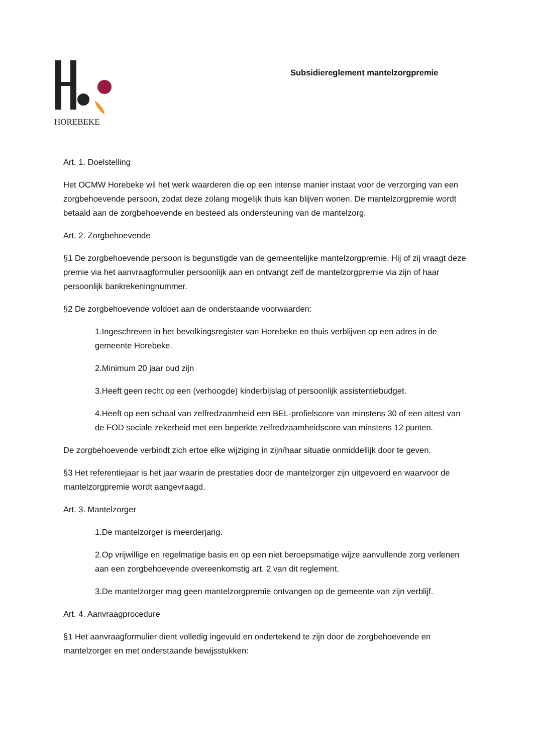HOREBEKE
Subsidiereglement mantelzorgpremie
Art. 1. Doelstelling
Het OCMW Horebeke wil het werk waarderen die op een intense manier instaat voor de verzorging van een zorgbehoevende persoon, zodat deze zolang mogelijk thuis kan blijven wonen. De mantelzorgpremie wordt betaald aan de zorgbehoevende en besteed als ondersteuning van de mantelzorg.
Art. 2. Zorgbehoevende
§1 De zorgbehoevende persoon is begunstigde van de gemeentelijke mantelzorgpremie. Hij of zij vraagt deze premie via het aanvraagformulier persoonlijk aan en ontvangt zelf de mantelzorgpremie via zijn of haar persoonlijk bankrekeningnummer.
§2 De zorgbehoevende voldoet aan de onderstaande voorwaarden:
1.Ingeschreven in het bevolkingsregister van Horebeke en thuis verblijven op een adres in de gemeente Horebeke.
2.Minimum 20 jaar oud zijn
3.Heeft geen recht op een (verhoogde) kinderbijslag of persoonlijk assistentiebudget.
4.Heeft op een schaal van zelfredzaamheid een BEL-profielscore van minstens 30 of een attest van de FOD sociale zekerheid met een beperkte zelfredzaamheidscore van minstens 12 punten.
De zorgbehoevende verbindt zich ertoe elke wijziging in zijn/haar situatie onmiddellijk door te geven.
§3 Het referentiejaar is het jaar waarin de prestaties door de mantelzorger zijn uitgevoerd en waarvoor de mantelzorgpremie wordt aangevraagd.
Art. 3. Mantelzorger
1.De mantelzorger is meerderjarig.
2.Op vrijwillige en regelmatige basis en op een niet beroepsmatige wijze aanvullende zorg verlenen aan een zorgbehoevende overeenkomstig art. 2 van dit reglement.
3.De mantelzorger mag geen mantelzorgpremie ontvangen op de gemeente van zijn verblijf.
Art. 4. Aanvraagprocedure
§1 Het aanvraagformulier dient volledig ingevuld en ondertekend te zijn door de zorgbehoevende en mantelzorger en met onderstaande bewijsstukken: